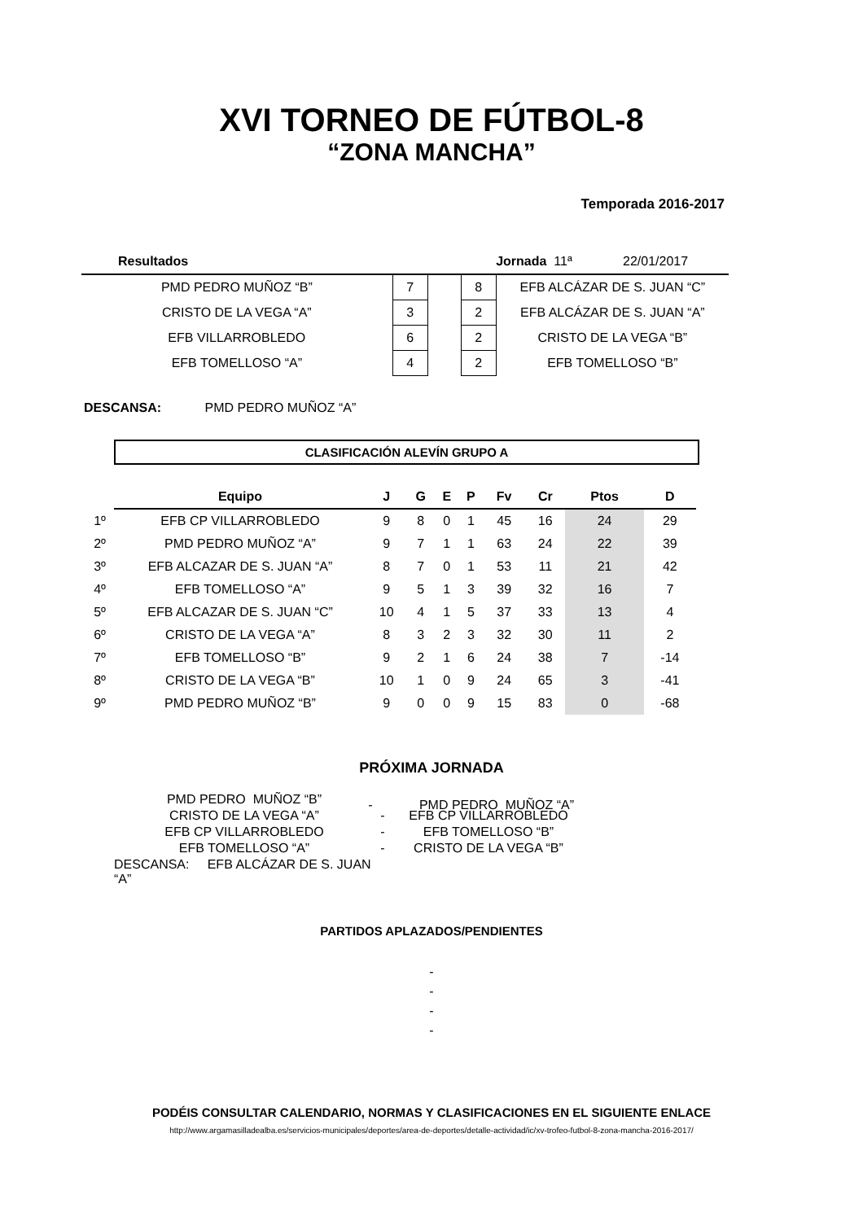XVI TORNEO DE FÚTBOL-8
“ZONA MANCHA”
Temporada 2016-2017
| Resultados | | | | Jornada 11ª 22/01/2017 |
| PMD PEDRO MUÑOZ “B” | 7 | | 8 | EFB ALCÁZAR DE S. JUAN “C” |
| CRISTO DE LA VEGA “A” | 3 | | 2 | EFB ALCÁZAR DE S. JUAN “A” |
| EFB VILLARROBLEDO | 6 | | 2 | CRISTO DE LA VEGA “B” |
| EFB TOMELLOSO “A” | 4 | | 2 | EFB TOMELLOSO “B” |
DESCANSA: PMD PEDRO MUÑOZ “A”
CLASIFICACIÓN ALEVÍN GRUPO A
| | Equipo | J | G | E | P | Fv | Cr | Ptos | D |
| 1º | EFB CP VILLARROBLEDO | 9 | 8 | 0 | 1 | 45 | 16 | 24 | 29 |
| 2º | PMD PEDRO MUÑOZ “A” | 9 | 7 | 1 | 1 | 63 | 24 | 22 | 39 |
| 3º | EFB ALCAZAR DE S. JUAN “A” | 8 | 7 | 0 | 1 | 53 | 11 | 21 | 42 |
| 4º | EFB TOMELLOSO “A” | 9 | 5 | 1 | 3 | 39 | 32 | 16 | 7 |
| 5º | EFB ALCAZAR DE S. JUAN “C” | 10 | 4 | 1 | 5 | 37 | 33 | 13 | 4 |
| 6º | CRISTO DE LA VEGA “A” | 8 | 3 | 2 | 3 | 32 | 30 | 11 | 2 |
| 7º | EFB TOMELLOSO “B” | 9 | 2 | 1 | 6 | 24 | 38 | 7 | -14 |
| 8º | CRISTO DE LA VEGA “B” | 10 | 1 | 0 | 9 | 24 | 65 | 3 | -41 |
| 9º | PMD PEDRO MUÑOZ “B” | 9 | 0 | 0 | 9 | 15 | 83 | 0 | -68 |
PRÓXIMA JORNADA
| | | - | PMD PEDRO MUÑOZ “A” |
| PMD PEDRO MUÑOZ “B” | | |
| CRISTO DE LA VEGA “A” | - | EFB CP VILLARROBLEDO |
| EFB CP VILLARROBLEDO | - | EFB TOMELLOSO “B” |
| EFB TOMELLOSO “A” | - | CRISTO DE LA VEGA “B” |
| DESCANSA: EFB ALCÁZAR DE S. JUAN “A” | | |
PARTIDOS APLAZADOS/PENDIENTES
-
-
-
-
PODÉIS CONSULTAR CALENDARIO, NORMAS Y CLASIFICACIONES EN EL SIGUIENTE ENLACE
http://www.argamasilladealba.es/servicios-municipales/deportes/area-de-deportes/detalle-actividad/ic/xv-trofeo-futbol-8-zona-mancha-2016-2017/